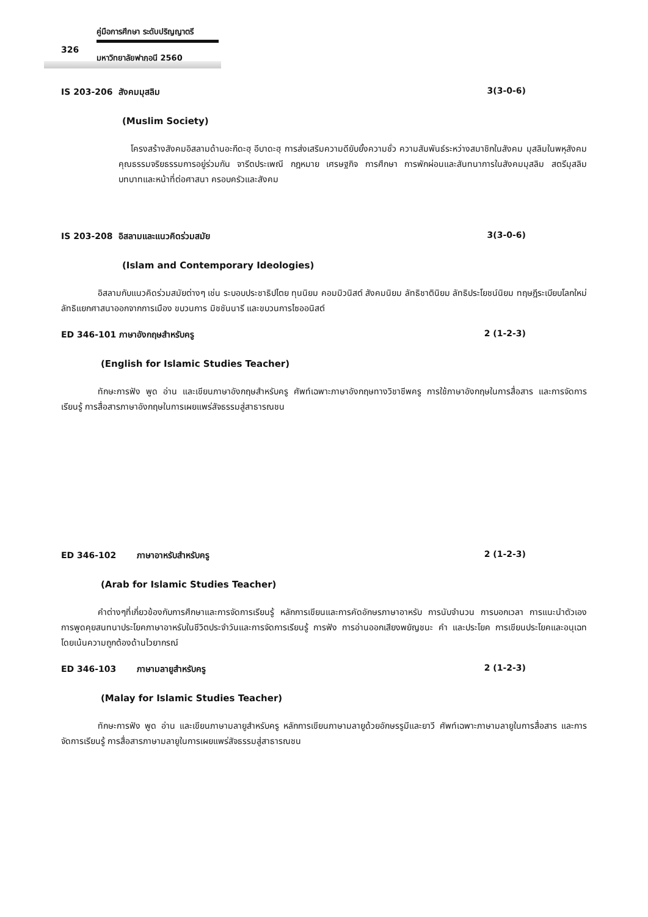คู่มือการศึกษา ระดับปริญญาตรี
326
มหาวิทยาลัยฟาฏอนี 2560
IS 203-206 สังคมมุสลิม 3(3-0-6)
(Muslim Society)
โครงสร้างสังคมอิสลามด้านอะกีดะฮฺ อีบาดะฮฺ การส่งเสริมความดียับยั้งความชั่ว ความสัมพันธ์ระหว่างสมาชิกในสังคม มุสลิมในพหุสังคม คุณธรรมจริยธรรมการอยู่ร่วมกัน จารีตประเพณี กฎหมาย เศรษฐกิจ การศึกษา การพักผ่อนและสันทนาการในสังคมมุสลิม สตรีมุสลิม บทบาทและหน้าที่ต่อศาสนา ครอบครัวและสังคม
IS 203-208 อิสลามและแนวคิดร่วมสมัย 3(3-0-6)
(Islam and Contemporary Ideologies)
อิสลามกับแนวคิดร่วมสมัยต่างๆ เช่น ระบอบประชาธิปไตย ทุนนิยม คอมมิวนิสต์ สังคมนิยม ลัทธิชาตินิยม ลัทธิประโยชน์นิยม ทฤษฎีระเบียบโลกใหม่ ลัทธิแยกศาสนาออกจากการเมือง ขบวนการ มิชชันนารี และขบวนการไซออนิสต์
ED 346-101 ภาษาอังกฤษสำหรับครู 2 (1-2-3)
(English for Islamic Studies Teacher)
ทักษะการฟัง พูด อ่าน และเขียนภาษาอังกฤษสำหรับครู ศัพท์เฉพาะภาษาอังกฤษทางวิชาชีพครู การใช้ภาษาอังกฤษในการสื่อสาร และการจัดการเรียนรู้ การสื่อสารภาษาอังกฤษในการเผยแพร่สัจธรรมสู่สาธารณชน
ED 346-102 ภาษาอาหรับสำหรับครู 2 (1-2-3)
(Arab for Islamic Studies Teacher)
คำต่างๆที่เกี่ยวข้องกับการศึกษาและการจัดการเรียนรู้ หลักการเขียนและการคัดอักษรภาษาอาหรับ การนับจำนวน การบอกเวลา การแนะนำตัวเอง การพูดคุยสนทนาประโยคภาษาอาหรับในชีวิตประจำวันและการจัดการเรียนรู้ การฟัง การอ่านออกเสียงพยัญชนะ คำ และประโยค การเขียนประโยคและอนุเฉทโดยเน้นความถูกต้องด้านไวยากรณ์
ED 346-103 ภาษามลายูสำหรับครู 2 (1-2-3)
(Malay for Islamic Studies Teacher)
ทักษะการฟัง พูด อ่าน และเขียนภาษามลายูสำหรับครู หลักการเขียนภาษามลายูด้วยอักษรรูมีและยาวี ศัพท์เฉพาะภาษามลายูในการสื่อสาร และการจัดการเรียนรู้ การสื่อสารภาษามลายูในการเผยแพร่สัจธรรมสู่สาธารณชน